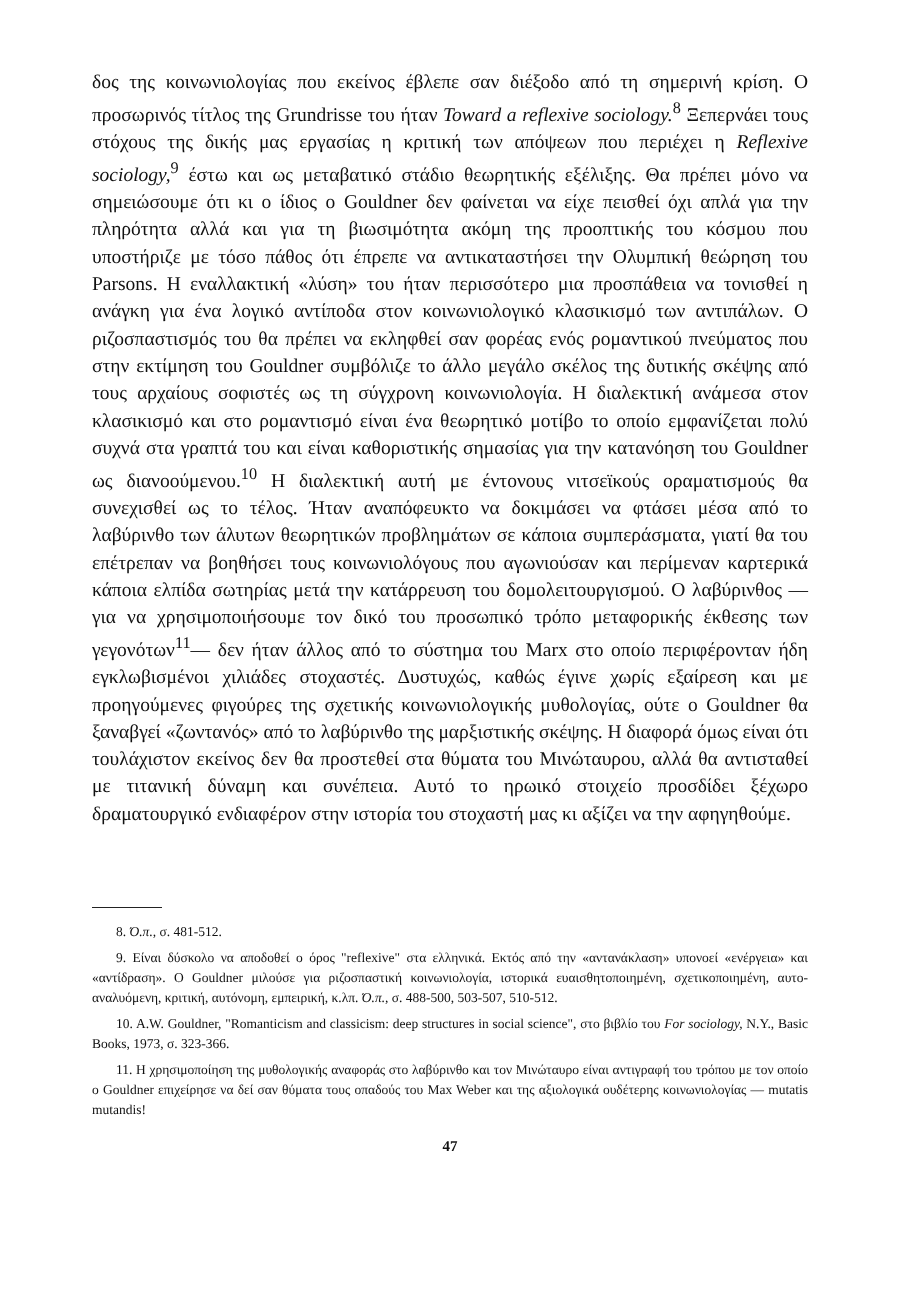δος της κοινωνιολογίας που εκείνος έβλεπε σαν διέξοδο από τη σημερινή κρίση. Ο προσωρινός τίτλος της Grundrisse του ήταν Toward a reflexive sociology.<sup>8</sup> Ξεπερνάει τους στόχους της δικής μας εργασίας η κριτική των απόψεων που περιέχει η Reflexive sociology,<sup>9</sup> έστω και ως μεταβατικό στάδιο θεωρητικής εξέλιξης. Θα πρέπει μόνο να σημειώσουμε ότι κι ο ίδιος ο Gouldner δεν φαίνεται να είχε πεισθεί όχι απλά για την πληρότητα αλλά και για τη βιωσιμότητα ακόμη της προοπτικής του κόσμου που υποστήριζε με τόσο πάθος ότι έπρεπε να αντικαταστήσει την Ολυμπική θεώρηση του Parsons. Η εναλλακτική «λύση» του ήταν περισσότερο μια προσπάθεια να τονισθεί η ανάγκη για ένα λογικό αντίποδα στον κοινωνιολογικό κλασικισμό των αντιπάλων. Ο ριζοσπαστισμός του θα πρέπει να εκληφθεί σαν φορέας ενός ρομαντικού πνεύματος που στην εκτίμηση του Gouldner συμβόλιζε το άλλο μεγάλο σκέλος της δυτικής σκέψης από τους αρχαίους σοφιστές ως τη σύγχρονη κοινωνιολογία. Η διαλεκτική ανάμεσα στον κλασικισμό και στο ρομαντισμό είναι ένα θεωρητικό μοτίβο το οποίο εμφανίζεται πολύ συχνά στα γραπτά του και είναι καθοριστικής σημασίας για την κατανόηση του Gouldner ως διανοούμενου.<sup>10</sup> Η διαλεκτική αυτή με έντονους νιτσεϊκούς οραματισμούς θα συνεχισθεί ως το τέλος. Ήταν αναπόφευκτο να δοκιμάσει να φτάσει μέσα από το λαβύρινθο των άλυτων θεωρητικών προβλημάτων σε κάποια συμπεράσματα, γιατί θα του επέτρεπαν να βοηθήσει τους κοινωνιολόγους που αγωνιούσαν και περίμεναν καρτερικά κάποια ελπίδα σωτηρίας μετά την κατάρρευση του δομολειτουργισμού. Ο λαβύρινθος —για να χρησιμοποιήσουμε τον δικό του προσωπικό τρόπο μεταφορικής έκθεσης των γεγονότων<sup>11</sup>— δεν ήταν άλλος από το σύστημα του Marx στο οποίο περιφέρονταν ήδη εγκλωβισμένοι χιλιάδες στοχαστές. Δυστυχώς, καθώς έγινε χωρίς εξαίρεση και με προηγούμενες φιγούρες της σχετικής κοινωνιολογικής μυθολογίας, ούτε ο Gouldner θα ξαναβγεί «ζωντανός» από το λαβύρινθο της μαρξιστικής σκέψης. Η διαφορά όμως είναι ότι τουλάχιστον εκείνος δεν θα προστεθεί στα θύματα του Μινώταυρου, αλλά θα αντισταθεί με τιτανική δύναμη και συνέπεια. Αυτό το ηρωικό στοιχείο προσδίδει ξέχωρο δραματουργικό ενδιαφέρον στην ιστορία του στοχαστή μας κι αξίζει να την αφηγηθούμε.
8. Ό.π., σ. 481-512.
9. Είναι δύσκολο να αποδοθεί ο όρος "reflexive" στα ελληνικά. Εκτός από την «αντανάκλαση» υπονοεί «ενέργεια» και «αντίδραση». Ο Gouldner μιλούσε για ριζοσπαστική κοινωνιολογία, ιστορικά ευαισθητοποιημένη, σχετικοποιημένη, αυτο-αναλυόμενη, κριτική, αυτόνομη, εμπειρική, κ.λπ. Ό.π., σ. 488-500, 503-507, 510-512.
10. A.W. Gouldner, "Romanticism and classicism: deep structures in social science", στο βιβλίο του For sociology, N.Y., Basic Books, 1973, σ. 323-366.
11. Η χρησιμοποίηση της μυθολογικής αναφοράς στο λαβύρινθο και τον Μινώταυρο είναι αντιγραφή του τρόπου με τον οποίο ο Gouldner επιχείρησε να δεί σαν θύματα τους οπαδούς του Max Weber και της αξιολογικά ουδέτερης κοινωνιολογίας — mutatis mutandis!
47